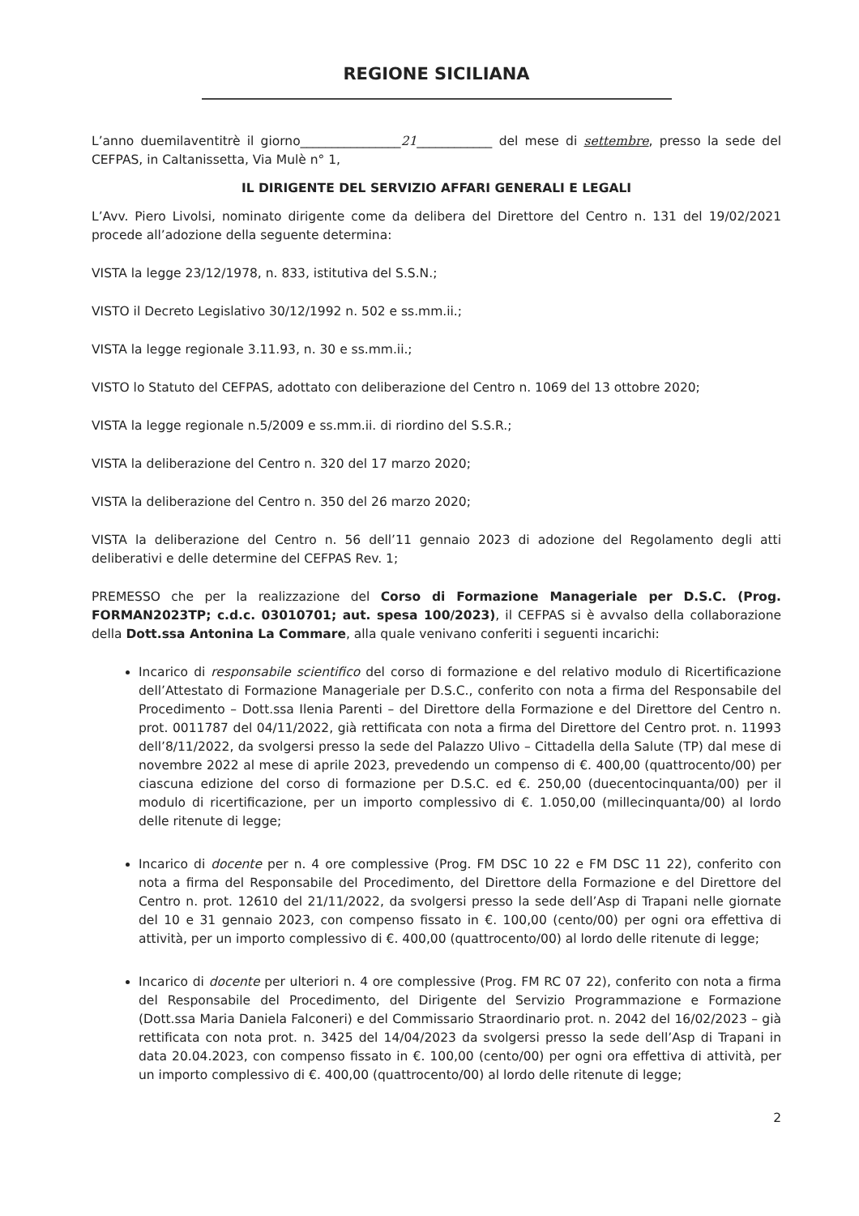REGIONE SICILIANA
L’anno duemilaventitrè il giorno________________21____________ del mese di settembre, presso la sede del CEFPAS, in Caltanissetta, Via Mulè n° 1,
IL DIRIGENTE DEL SERVIZIO AFFARI GENERALI E LEGALI
L’Avv. Piero Livolsi, nominato dirigente come da delibera del Direttore del Centro n. 131 del 19/02/2021 procede all’adozione della seguente determina:
VISTA la legge 23/12/1978, n. 833, istitutiva del S.S.N.;
VISTO il Decreto Legislativo 30/12/1992 n. 502 e ss.mm.ii.;
VISTA la legge regionale 3.11.93, n. 30 e ss.mm.ii.;
VISTO lo Statuto del CEFPAS, adottato con deliberazione del Centro n. 1069 del 13 ottobre 2020;
VISTA la legge regionale n.5/2009 e ss.mm.ii. di riordino del S.S.R.;
VISTA la deliberazione del Centro n. 320 del 17 marzo 2020;
VISTA la deliberazione del Centro n. 350 del 26 marzo 2020;
VISTA la deliberazione del Centro n. 56 dell’11 gennaio 2023 di adozione del Regolamento degli atti deliberativi e delle determine del CEFPAS Rev. 1;
PREMESSO che per la realizzazione del Corso di Formazione Manageriale per D.S.C. (Prog. FORMAN2023TP; c.d.c. 03010701; aut. spesa 100/2023), il CEFPAS si è avvalso della collaborazione della Dott.ssa Antonina La Commare, alla quale venivano conferiti i seguenti incarichi:
Incarico di responsabile scientifico del corso di formazione e del relativo modulo di Ricertificazione dell’Attestato di Formazione Manageriale per D.S.C., conferito con nota a firma del Responsabile del Procedimento – Dott.ssa Ilenia Parenti – del Direttore della Formazione e del Direttore del Centro n. prot. 0011787 del 04/11/2022, già rettificata con nota a firma del Direttore del Centro prot. n. 11993 dell’8/11/2022, da svolgersi presso la sede del Palazzo Ulivo – Cittadella della Salute (TP) dal mese di novembre 2022 al mese di aprile 2023, prevedendo un compenso di €. 400,00 (quattrocento/00) per ciascuna edizione del corso di formazione per D.S.C. ed €. 250,00 (duecentocinquanta/00) per il modulo di ricertificazione, per un importo complessivo di €. 1.050,00 (millecinquanta/00) al lordo delle ritenute di legge;
Incarico di docente per n. 4 ore complessive (Prog. FM DSC 10 22 e FM DSC 11 22), conferito con nota a firma del Responsabile del Procedimento, del Direttore della Formazione e del Direttore del Centro n. prot. 12610 del 21/11/2022, da svolgersi presso la sede dell’Asp di Trapani nelle giornate del 10 e 31 gennaio 2023, con compenso fissato in €. 100,00 (cento/00) per ogni ora effettiva di attività, per un importo complessivo di €. 400,00 (quattrocento/00) al lordo delle ritenute di legge;
Incarico di docente per ulteriori n. 4 ore complessive (Prog. FM RC 07 22), conferito con nota a firma del Responsabile del Procedimento, del Dirigente del Servizio Programmazione e Formazione (Dott.ssa Maria Daniela Falconeri) e del Commissario Straordinario prot. n. 2042 del 16/02/2023 – già rettificata con nota prot. n. 3425 del 14/04/2023 da svolgersi presso la sede dell’Asp di Trapani in data 20.04.2023, con compenso fissato in €. 100,00 (cento/00) per ogni ora effettiva di attività, per un importo complessivo di €. 400,00 (quattrocento/00) al lordo delle ritenute di legge;
2